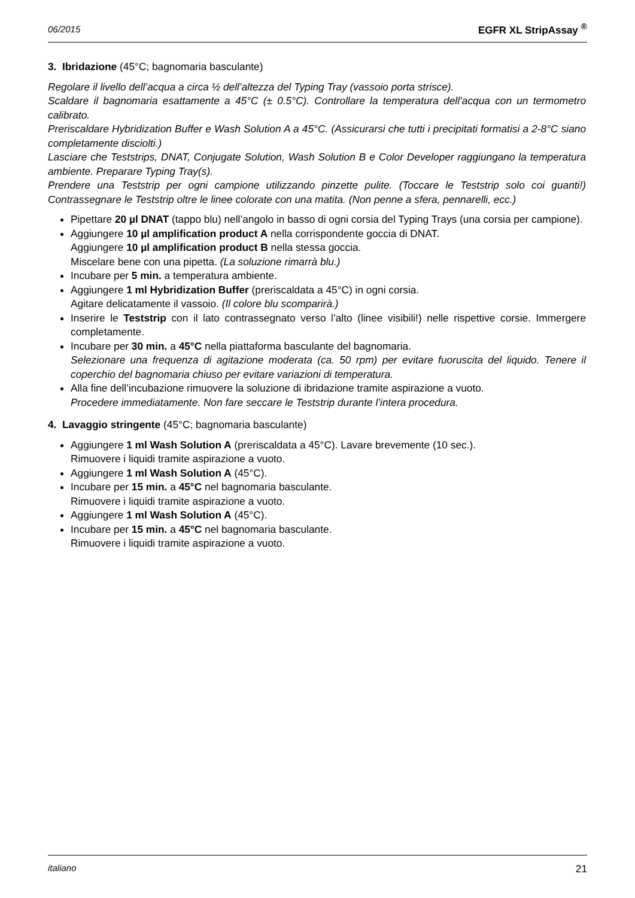06/2015 EGFR XL StripAssay <sup>®</sup>
3. Ibridazione (45°C; bagnomaria basculante)
Regolare il livello dell’acqua a circa ½ dell’altezza del Typing Tray (vassoio porta strisce).
Scaldare il bagnomaria esattamente a 45°C (± 0.5°C). Controllare la temperatura dell’acqua con un termometro calibrato.
Preriscaldare Hybridization Buffer e Wash Solution A a 45°C. (Assicurarsi che tutti i precipitati formatisi a 2-8°C siano completamente disciolti.)
Lasciare che Teststrips, DNAT, Conjugate Solution, Wash Solution B e Color Developer raggiungano la temperatura ambiente. Preparare Typing Tray(s).
Prendere una Teststrip per ogni campione utilizzando pinzette pulite. (Toccare le Teststrip solo coi guanti!) Contrassegnare le Teststrip oltre le linee colorate con una matita. (Non penne a sfera, pennarelli, ecc.)
Pipettare 20 µl DNAT (tappo blu) nell’angolo in basso di ogni corsia del Typing Trays (una corsia per campione).
Aggiungere 10 µl amplification product A nella corrispondente goccia di DNAT.
Aggiungere 10 µl amplification product B nella stessa goccia.
Miscelare bene con una pipetta. (La soluzione rimarrà blu.)
Incubare per 5 min. a temperatura ambiente.
Aggiungere 1 ml Hybridization Buffer (preriscaldata a 45°C) in ogni corsia.
Agitare delicatamente il vassoio. (Il colore blu scomparirà.)
Inserire le Teststrip con il lato contrassegnato verso l’alto (linee visibili!) nelle rispettive corsie. Immergere completamente.
Incubare per 30 min. a 45°C nella piattaforma basculante del bagnomaria.
Selezionare una frequenza di agitazione moderata (ca. 50 rpm) per evitare fuoruscita del liquido. Tenere il coperchio del bagnomaria chiuso per evitare variazioni di temperatura.
Alla fine dell’incubazione rimuovere la soluzione di ibridazione tramite aspirazione a vuoto.
Procedere immediatamente. Non fare seccare le Teststrip durante l’intera procedura.
4. Lavaggio stringente (45°C; bagnomaria basculante)
Aggiungere 1 ml Wash Solution A (preriscaldata a 45°C). Lavare brevemente (10 sec.).
Rimuovere i liquidi tramite aspirazione a vuoto.
Aggiungere 1 ml Wash Solution A (45°C).
Incubare per 15 min. a 45°C nel bagnomaria basculante.
Rimuovere i liquidi tramite aspirazione a vuoto.
Aggiungere 1 ml Wash Solution A (45°C).
Incubare per 15 min. a 45°C nel bagnomaria basculante.
Rimuovere i liquidi tramite aspirazione a vuoto.
italiano 21